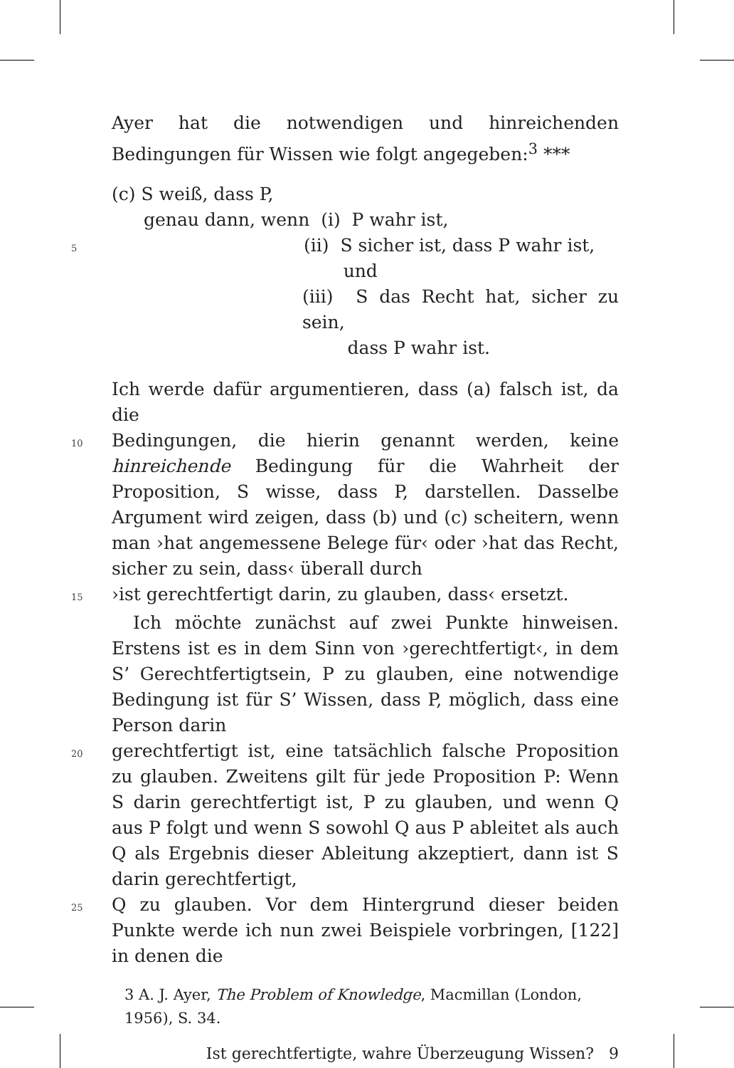Ayer hat die notwendigen und hinreichenden Bedingungen für Wissen wie folgt angegeben:<sup>3</sup> ***
(c) S weiß, dass P,
genau dann, wenn (i) P wahr ist,
5
(ii) S sicher ist, dass P wahr ist,
und
(iii) S das Recht hat, sicher zu sein,
dass P wahr ist.
Ich werde dafür argumentieren, dass (a) falsch ist, da die
10
Bedingungen, die hierin genannt werden, keine hinreichende Bedingung für die Wahrheit der Proposition, S wisse, dass P, darstellen. Dasselbe Argument wird zeigen, dass (b) und (c) scheitern, wenn man ›hat angemessene Belege für‹ oder ›hat das Recht, sicher zu sein, dass‹ überall durch
15
›ist gerechtfertigt darin, zu glauben, dass‹ ersetzt.
Ich möchte zunächst auf zwei Punkte hinweisen. Erstens ist es in dem Sinn von ›gerechtfertigt‹, in dem S’ Gerechtfertigtsein, P zu glauben, eine notwendige Bedingung ist für S’ Wissen, dass P, möglich, dass eine Person darin
20
gerechtfertigt ist, eine tatsächlich falsche Proposition zu glauben. Zweitens gilt für jede Proposition P: Wenn S darin gerechtfertigt ist, P zu glauben, und wenn Q aus P folgt und wenn S sowohl Q aus P ableitet als auch Q als Ergebnis dieser Ableitung akzeptiert, dann ist S darin gerechtfertigt,
25
Q zu glauben. Vor dem Hintergrund dieser beiden Punkte werde ich nun zwei Beispiele vorbringen, [122] in denen die
3 A. J. Ayer, The Problem of Knowledge, Macmillan (London, 1956), S. 34.
Ist gerechtfertigte, wahre Überzeugung Wissen? 9